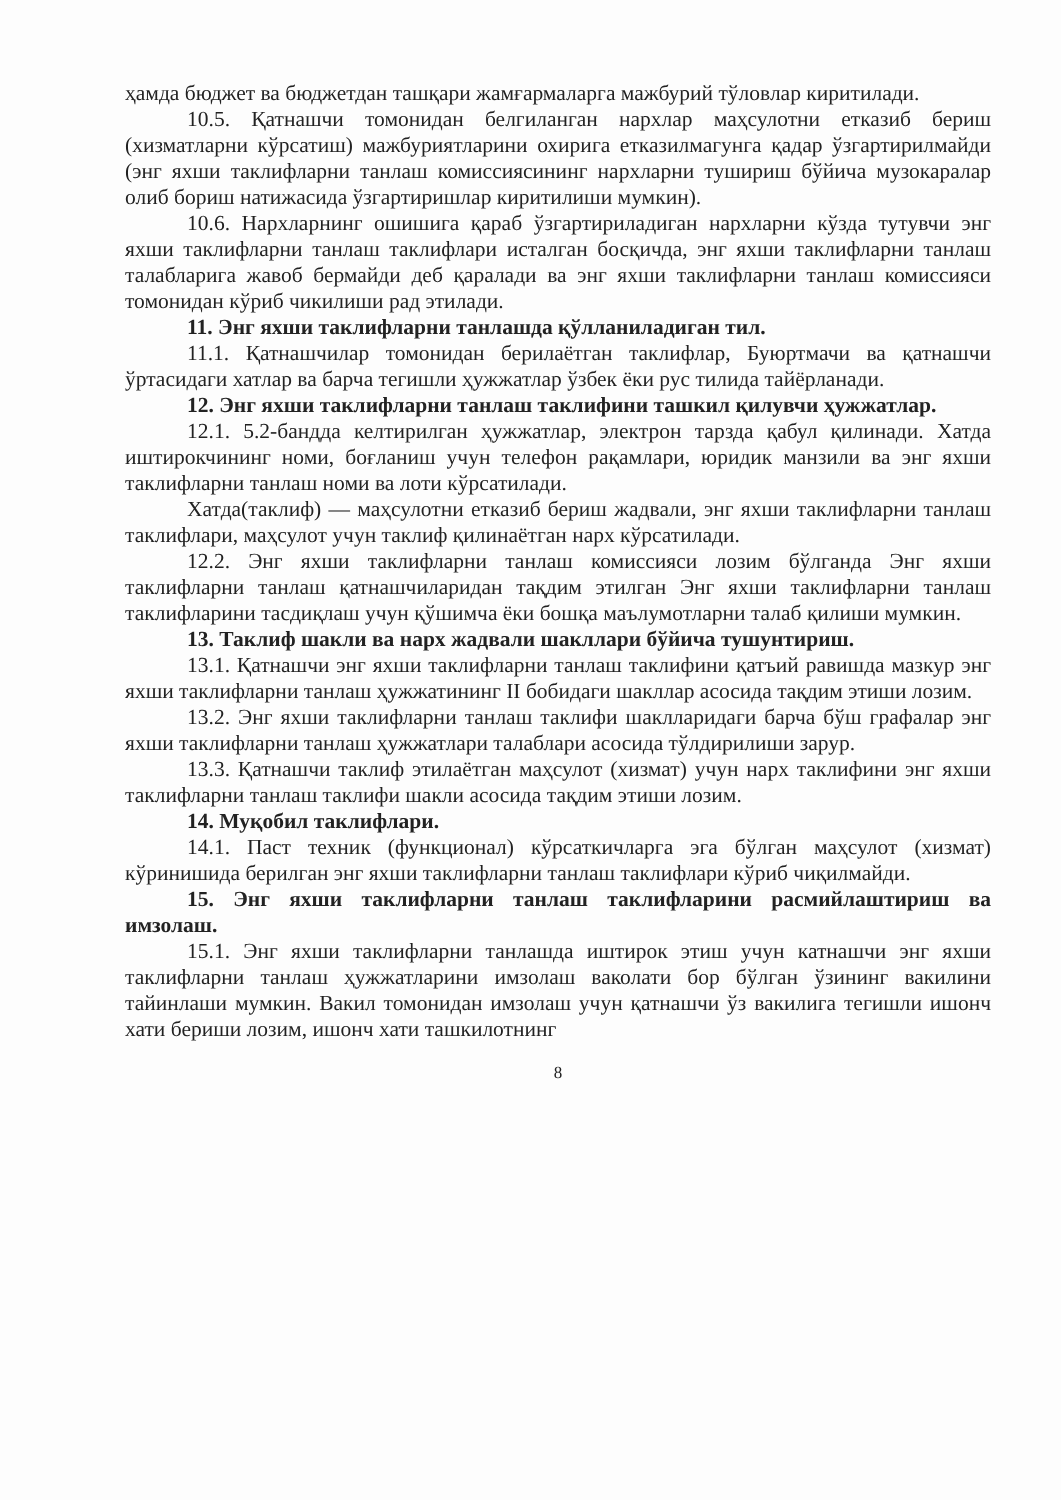ҳамда бюджет ва бюджетдан ташқари жамғармаларга мажбурий тўловлар киритилади.
10.5. Қатнашчи томонидан белгиланган нархлар маҳсулотни етказиб бериш (хизматларни кўрсатиш) мажбуриятларини охирига етказилмагунга қадар ўзгартирилмайди (энг яхши таклифларни танлаш комиссиясининг нархларни тушириш бўйича музокаралар олиб бориш натижасида ўзгартиришлар киритилиши мумкин).
10.6. Нархларнинг ошишига қараб ўзгартириладиган нархларни кўзда тутувчи энг яхши таклифларни танлаш таклифлари исталган босқичда, энг яхши таклифларни танлаш талабларига жавоб бермайди деб қаралади ва энг яхши таклифларни танлаш комиссияси томонидан кўриб чикилиши рад этилади.
11. Энг яхши таклифларни танлашда қўлланиладиган тил.
11.1. Қатнашчилар томонидан берилаётган таклифлар, Буюртмачи ва қатнашчи ўртасидаги хатлар ва барча тегишли ҳужжатлар ўзбек ёки рус тилида тайёрланади.
12. Энг яхши таклифларни танлаш таклифини ташкил қилувчи ҳужжатлар.
12.1. 5.2-бандда келтирилган ҳужжатлар, электрон тарзда қабул қилинади. Хатда иштирокчининг номи, боғланиш учун телефон рақамлари, юридик манзили ва энг яхши таклифларни танлаш номи ва лоти кўрсатилади.
Хатда(таклиф) — маҳсулотни етказиб бериш жадвали, энг яхши таклифларни танлаш таклифлари, маҳсулот учун таклиф қилинаётган нарх кўрсатилади.
12.2. Энг яхши таклифларни танлаш комиссияси лозим бўлганда Энг яхши таклифларни танлаш қатнашчиларидан тақдим этилган Энг яхши таклифларни танлаш таклифларини тасдиқлаш учун қўшимча ёки бошқа маълумотларни талаб қилиши мумкин.
13. Таклиф шакли ва нарх жадвали шакллари бўйича тушунтириш.
13.1. Қатнашчи энг яхши таклифларни танлаш таклифини қатъий равишда мазкур энг яхши таклифларни танлаш ҳужжатининг II бобидаги шакллар асосида тақдим этиши лозим.
13.2. Энг яхши таклифларни танлаш таклифи шаклларидаги барча бўш графалар энг яхши таклифларни танлаш ҳужжатлари талаблари асосида тўлдирилиши зарур.
13.3. Қатнашчи таклиф этилаётган маҳсулот (хизмат) учун нарх таклифини энг яхши таклифларни танлаш таклифи шакли асосида тақдим этиши лозим.
14. Муқобил таклифлари.
14.1. Паст техник (функционал) кўрсаткичларга эга бўлган маҳсулот (хизмат) кўринишида берилган энг яхши таклифларни танлаш таклифлари кўриб чиқилмайди.
15. Энг яхши таклифларни танлаш таклифларини расмийлаштириш ва имзолаш.
15.1. Энг яхши таклифларни танлашда иштирок этиш учун катнашчи энг яхши таклифларни танлаш ҳужжатларини имзолаш ваколати бор бўлган ўзининг вакилини тайинлаши мумкин. Вакил томонидан имзолаш учун қатнашчи ўз вакилига тегишли ишонч хати бериши лозим, ишонч хати ташкилотнинг
8